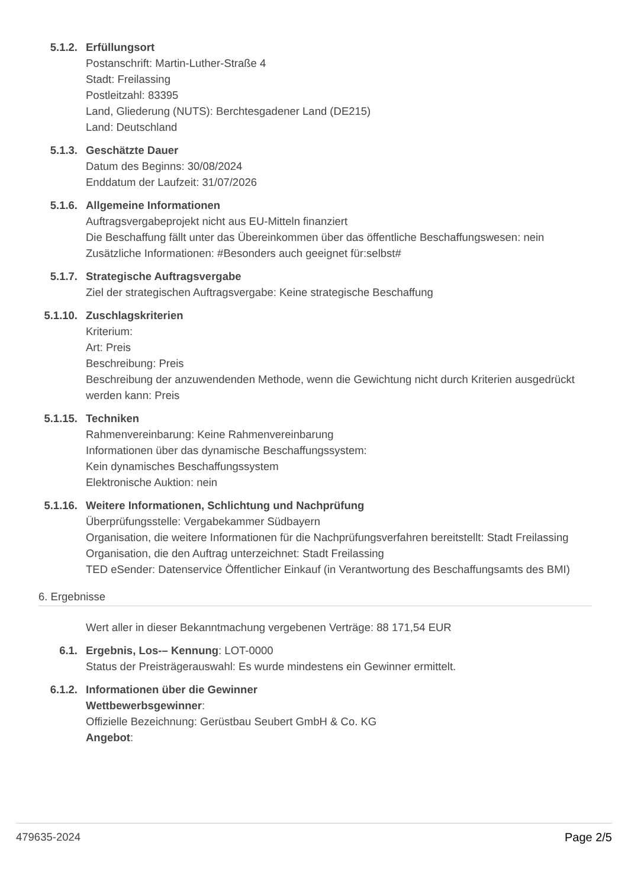5.1.2. Erfüllungsort
Postanschrift: Martin-Luther-Straße 4
Stadt: Freilassing
Postleitzahl: 83395
Land, Gliederung (NUTS): Berchtesgadener Land (DE215)
Land: Deutschland
5.1.3. Geschätzte Dauer
Datum des Beginns: 30/08/2024
Enddatum der Laufzeit: 31/07/2026
5.1.6. Allgemeine Informationen
Auftragsvergabeprojekt nicht aus EU-Mitteln finanziert
Die Beschaffung fällt unter das Übereinkommen über das öffentliche Beschaffungswesen: nein
Zusätzliche Informationen: #Besonders auch geeignet für:selbst#
5.1.7. Strategische Auftragsvergabe
Ziel der strategischen Auftragsvergabe: Keine strategische Beschaffung
5.1.10. Zuschlagskriterien
Kriterium:
Art: Preis
Beschreibung: Preis
Beschreibung der anzuwendenden Methode, wenn die Gewichtung nicht durch Kriterien ausgedrückt werden kann: Preis
5.1.15. Techniken
Rahmenvereinbarung: Keine Rahmenvereinbarung
Informationen über das dynamische Beschaffungssystem:
Kein dynamisches Beschaffungssystem
Elektronische Auktion: nein
5.1.16. Weitere Informationen, Schlichtung und Nachprüfung
Überprüfungsstelle: Vergabekammer Südbayern
Organisation, die weitere Informationen für die Nachprüfungsverfahren bereitstellt: Stadt Freilassing
Organisation, die den Auftrag unterzeichnet: Stadt Freilassing
TED eSender: Datenservice Öffentlicher Einkauf (in Verantwortung des Beschaffungsamts des BMI)
6. Ergebnisse
Wert aller in dieser Bekanntmachung vergebenen Verträge: 88 171,54 EUR
6.1. Ergebnis, Los-– Kennung: LOT-0000
Status der Preisträgerauswahl: Es wurde mindestens ein Gewinner ermittelt.
6.1.2. Informationen über die Gewinner
Wettbewerbsgewinner:
Offizielle Bezeichnung: Gerüstbau Seubert GmbH & Co. KG
Angebot:
479635-2024 Page 2/5